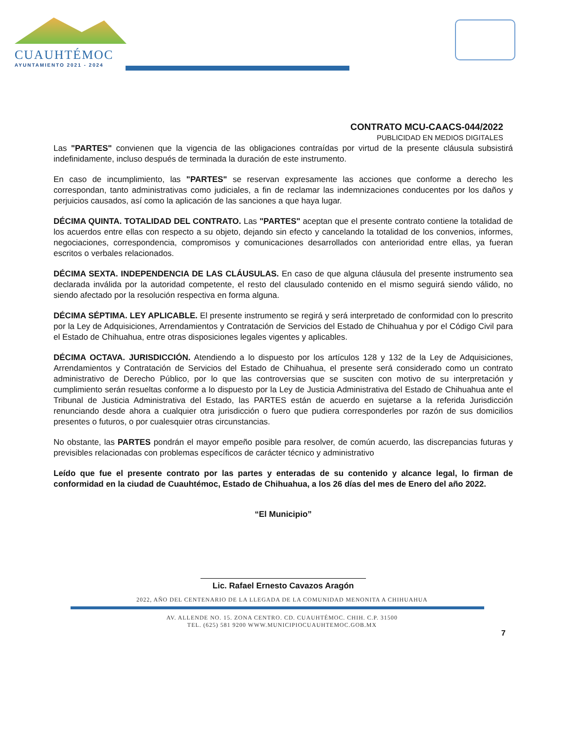CUAUHTÉMOC
AYUNTAMIENTO 2021 - 2024
CONTRATO MCU-CAACS-044/2022
PUBLICIDAD EN MEDIOS DIGITALES
Las "PARTES" convienen que la vigencia de las obligaciones contraídas por virtud de la presente cláusula subsistirá indefinidamente, incluso después de terminada la duración de este instrumento.
En caso de incumplimiento, las "PARTES" se reservan expresamente las acciones que conforme a derecho les correspondan, tanto administrativas como judiciales, a fin de reclamar las indemnizaciones conducentes por los daños y perjuicios causados, así como la aplicación de las sanciones a que haya lugar.
DÉCIMA QUINTA. TOTALIDAD DEL CONTRATO. Las "PARTES" aceptan que el presente contrato contiene la totalidad de los acuerdos entre ellas con respecto a su objeto, dejando sin efecto y cancelando la totalidad de los convenios, informes, negociaciones, correspondencia, compromisos y comunicaciones desarrollados con anterioridad entre ellas, ya fueran escritos o verbales relacionados.
DÉCIMA SEXTA. INDEPENDENCIA DE LAS CLÁUSULAS. En caso de que alguna cláusula del presente instrumento sea declarada inválida por la autoridad competente, el resto del clausulado contenido en el mismo seguirá siendo válido, no siendo afectado por la resolución respectiva en forma alguna.
DÉCIMA SÉPTIMA. LEY APLICABLE. El presente instrumento se regirá y será interpretado de conformidad con lo prescrito por la Ley de Adquisiciones, Arrendamientos y Contratación de Servicios del Estado de Chihuahua y por el Código Civil para el Estado de Chihuahua, entre otras disposiciones legales vigentes y aplicables.
DÉCIMA OCTAVA. JURISDICCIÓN. Atendiendo a lo dispuesto por los artículos 128 y 132 de la Ley de Adquisiciones, Arrendamientos y Contratación de Servicios del Estado de Chihuahua, el presente será considerado como un contrato administrativo de Derecho Público, por lo que las controversias que se susciten con motivo de su interpretación y cumplimiento serán resueltas conforme a lo dispuesto por la Ley de Justicia Administrativa del Estado de Chihuahua ante el Tribunal de Justicia Administrativa del Estado, las PARTES están de acuerdo en sujetarse a la referida Jurisdicción renunciando desde ahora a cualquier otra jurisdicción o fuero que pudiera corresponderles por razón de sus domicilios presentes o futuros, o por cualesquier otras circunstancias.
No obstante, las PARTES pondrán el mayor empeño posible para resolver, de común acuerdo, las discrepancias futuras y previsibles relacionadas con problemas específicos de carácter técnico y administrativo
Leído que fue el presente contrato por las partes y enteradas de su contenido y alcance legal, lo firman de conformidad en la ciudad de Cuauhtémoc, Estado de Chihuahua, a los 26 días del mes de Enero del año 2022.
“El Municipio”
Lic. Rafael Ernesto Cavazos Aragón
2022, AÑO DEL CENTENARIO DE LA LLEGADA DE LA COMUNIDAD MENONITA A CHIHUAHUA
AV. ALLENDE NO. 15. ZONA CENTRO. CD. CUAUHTÉMOC. CHIH. C.P. 31500
TEL. (625) 581 9200 WWW.MUNICIPIOCUAUHTEMOC.GOB.MX
7